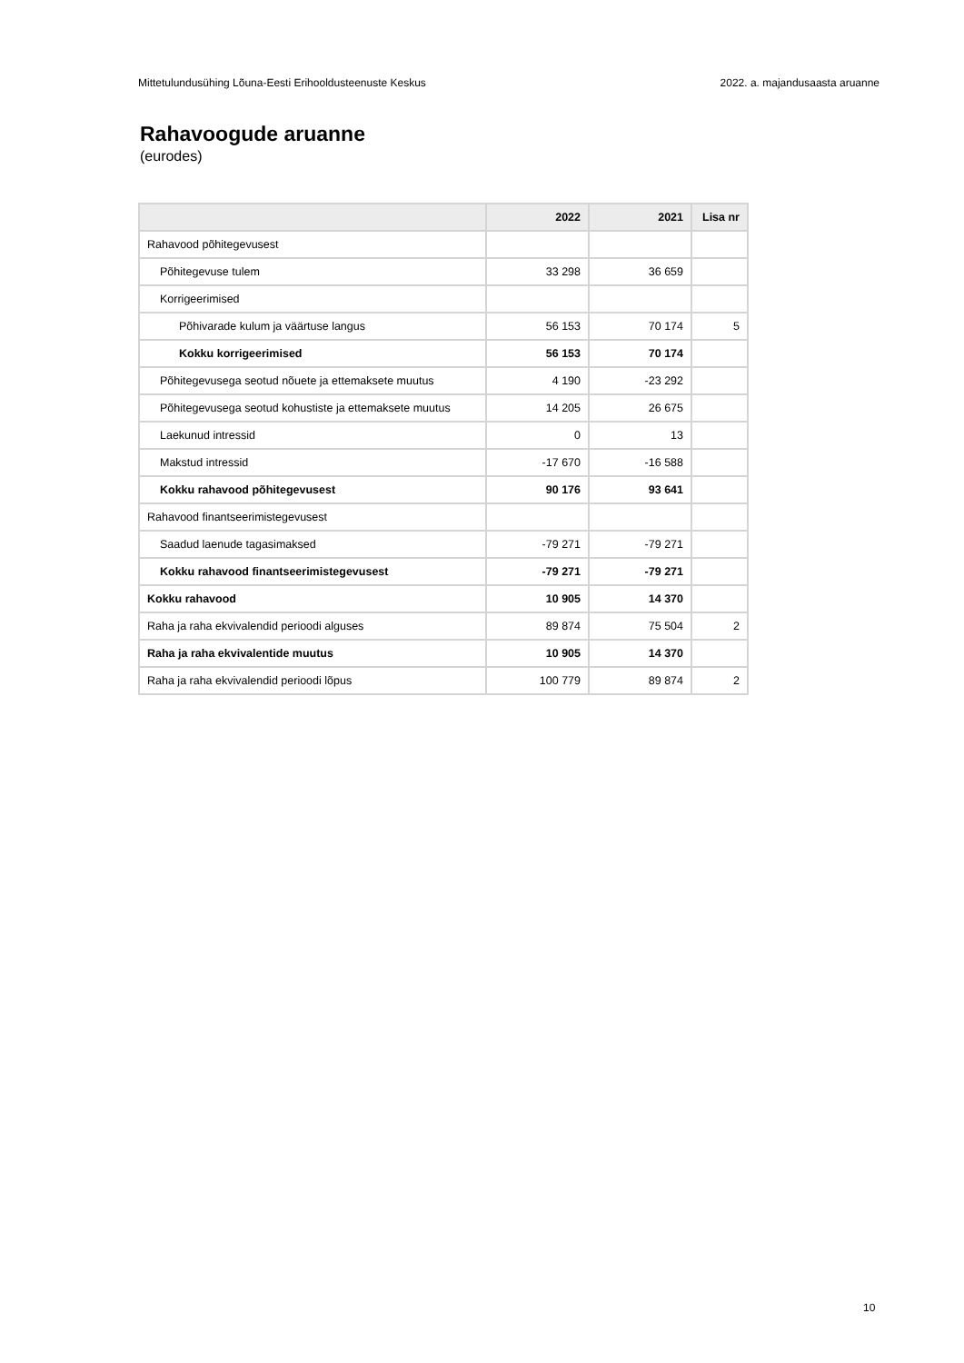Mittetulundusühing Lõuna-Eesti Erihooldusteenuste Keskus 2022. a. majandusaasta aruanne
Rahavoogude aruanne
(eurodes)
| | 2022 | 2021 | Lisa nr |
| --- | --- | --- | --- |
| Rahavood põhitegevusest | | | |
| Põhitegevuse tulem | 33 298 | 36 659 | |
| Korrigeerimised | | | |
| Põhivarade kulum ja väärtuse langus | 56 153 | 70 174 | 5 |
| Kokku korrigeerimised | 56 153 | 70 174 | |
| Põhitegevusega seotud nõuete ja ettemaksete muutus | 4 190 | -23 292 | |
| Põhitegevusega seotud kohustiste ja ettemaksete muutus | 14 205 | 26 675 | |
| Laekunud intressid | 0 | 13 | |
| Makstud intressid | -17 670 | -16 588 | |
| Kokku rahavood põhitegevusest | 90 176 | 93 641 | |
| Rahavood finantseerimistegevusest | | | |
| Saadud laenude tagasimaksed | -79 271 | -79 271 | |
| Kokku rahavood finantseerimistegevusest | -79 271 | -79 271 | |
| Kokku rahavood | 10 905 | 14 370 | |
| Raha ja raha ekvivalendid perioodi alguses | 89 874 | 75 504 | 2 |
| Raha ja raha ekvivalentide muutus | 10 905 | 14 370 | |
| Raha ja raha ekvivalendid perioodi lõpus | 100 779 | 89 874 | 2 |
10